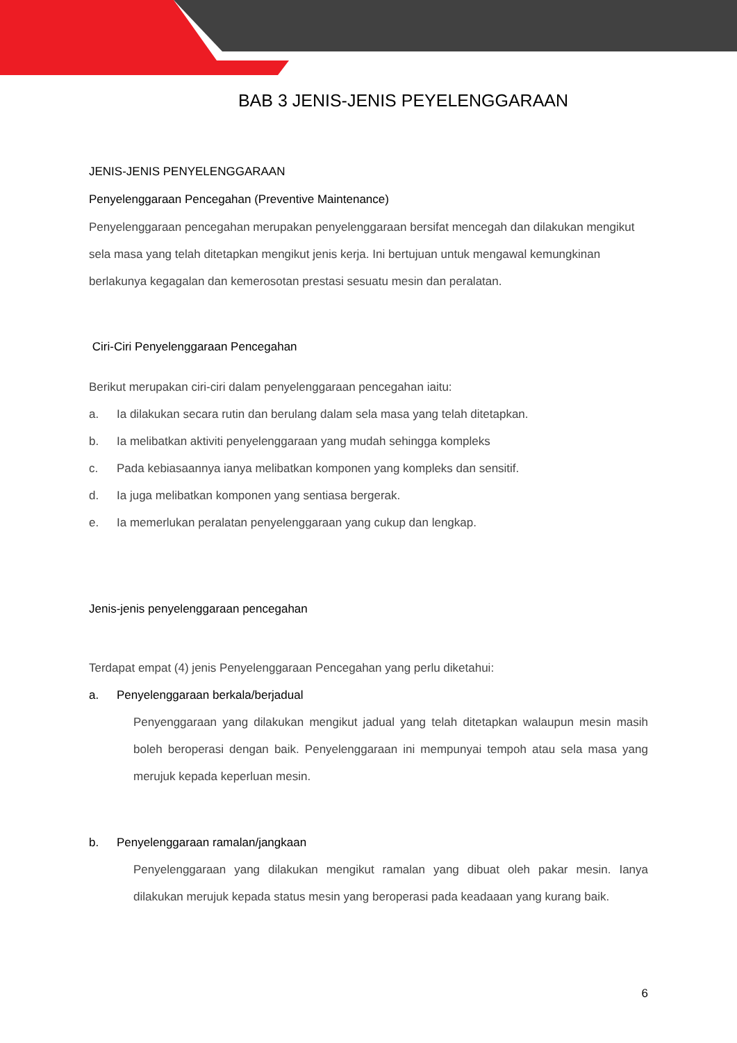BAB 3 JENIS-JENIS PEYELENGGARAAN
JENIS-JENIS PENYELENGGARAAN
Penyelenggaraan Pencegahan (Preventive Maintenance)
Penyelenggaraan pencegahan merupakan penyelenggaraan bersifat mencegah dan dilakukan mengikut sela masa yang telah ditetapkan mengikut jenis kerja. Ini bertujuan untuk mengawal kemungkinan berlakunya kegagalan dan kemerosotan prestasi sesuatu mesin dan peralatan.
Ciri-Ciri Penyelenggaraan Pencegahan
Berikut merupakan ciri-ciri dalam penyelenggaraan pencegahan iaitu:
a. Ia dilakukan secara rutin dan berulang dalam sela masa yang telah ditetapkan.
b. Ia melibatkan aktiviti penyelenggaraan yang mudah sehingga kompleks
c. Pada kebiasaannya ianya melibatkan komponen yang kompleks dan sensitif.
d. Ia juga melibatkan komponen yang sentiasa bergerak.
e. Ia memerlukan peralatan penyelenggaraan yang cukup dan lengkap.
Jenis-jenis penyelenggaraan pencegahan
Terdapat empat (4) jenis Penyelenggaraan Pencegahan yang perlu diketahui:
a. Penyelenggaraan berkala/berjadual
Penyenggaraan yang dilakukan mengikut jadual yang telah ditetapkan walaupun mesin masih boleh beroperasi dengan baik. Penyelenggaraan ini mempunyai tempoh atau sela masa yang merujuk kepada keperluan mesin.
b. Penyelenggaraan ramalan/jangkaan
Penyelenggaraan yang dilakukan mengikut ramalan yang dibuat oleh pakar mesin. Ianya dilakukan merujuk kepada status mesin yang beroperasi pada keadaaan yang kurang baik.
6